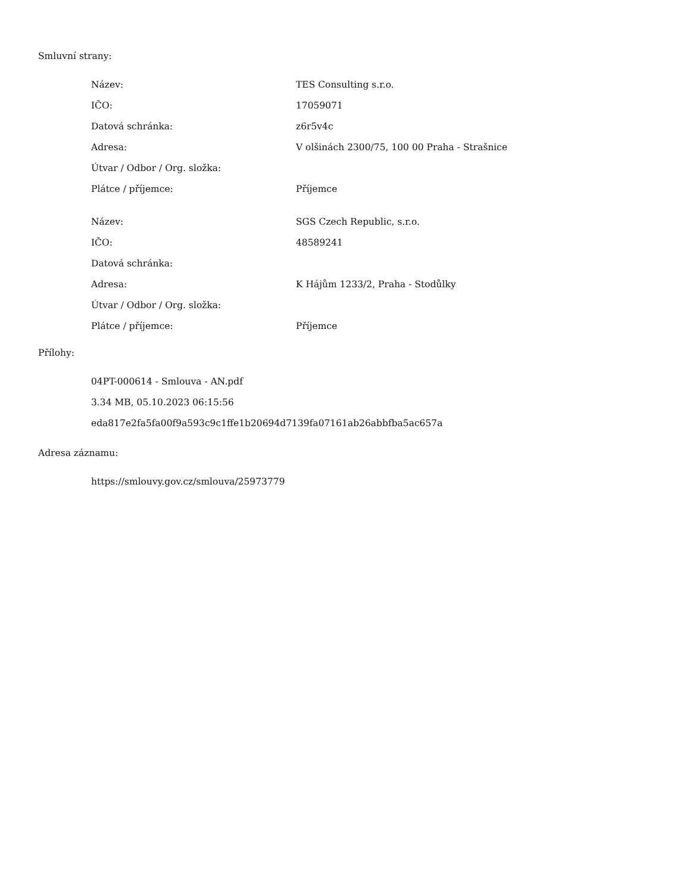Smluvní strany:
| Název: | TES Consulting s.r.o. |
| IČO: | 17059071 |
| Datová schránka: | z6r5v4c |
| Adresa: | V olšinách 2300/75, 100 00 Praha - Strašnice |
| Útvar / Odbor / Org. složka: | |
| Plátce / příjemce: | Příjemce |
| Název: | SGS Czech Republic, s.r.o. |
| IČO: | 48589241 |
| Datová schránka: | |
| Adresa: | K Hájům 1233/2, Praha - Stodůlky |
| Útvar / Odbor / Org. složka: | |
| Plátce / příjemce: | Příjemce |
Přílohy:
04PT-000614 - Smlouva - AN.pdf
3.34 MB, 05.10.2023 06:15:56
eda817e2fa5fa00f9a593c9c1ffe1b20694d7139fa07161ab26abbfba5ac657a
Adresa záznamu:
https://smlouvy.gov.cz/smlouva/25973779